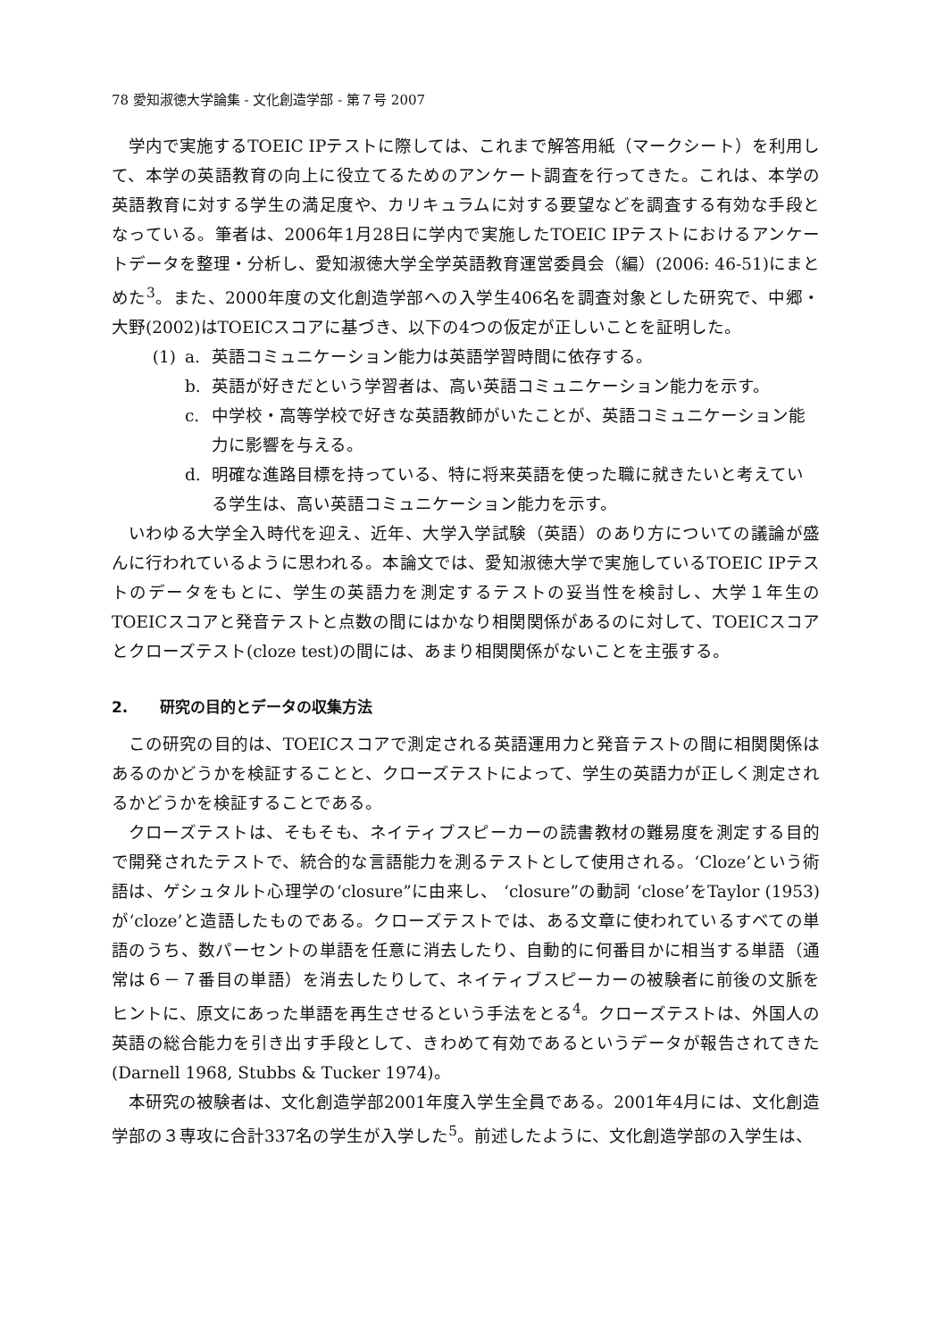78 愛知淑徳大学論集 - 文化創造学部 - 第７号 2007
学内で実施するTOEIC IPテストに際しては、これまで解答用紙（マークシート）を利用して、本学の英語教育の向上に役立てるためのアンケート調査を行ってきた。これは、本学の英語教育に対する学生の満足度や、カリキュラムに対する要望などを調査する有効な手段となっている。筆者は、2006年1月28日に学内で実施したTOEIC IPテストにおけるアンケートデータを整理・分析し、愛知淑徳大学全学英語教育運営委員会（編）(2006: 46-51)にまとめた<sup>3</sup>。また、2000年度の文化創造学部への入学生406名を調査対象とした研究で、中郷・大野(2002)はTOEICスコアに基づき、以下の4つの仮定が正しいことを証明した。
(1) a. 英語コミュニケーション能力は英語学習時間に依存する。
b. 英語が好きだという学習者は、高い英語コミュニケーション能力を示す。
c. 中学校・高等学校で好きな英語教師がいたことが、英語コミュニケーション能力に影響を与える。
d. 明確な進路目標を持っている、特に将来英語を使った職に就きたいと考えている学生は、高い英語コミュニケーション能力を示す。
いわゆる大学全入時代を迎え、近年、大学入学試験（英語）のあり方についての議論が盛んに行われているように思われる。本論文では、愛知淑徳大学で実施しているTOEIC IPテストのデータをもとに、学生の英語力を測定するテストの妥当性を検討し、大学１年生のTOEICスコアと発音テストと点数の間にはかなり相関関係があるのに対して、TOEICスコアとクローズテスト(cloze test)の間には、あまり相関関係がないことを主張する。
2. 研究の目的とデータの収集方法
この研究の目的は、TOEICスコアで測定される英語運用力と発音テストの間に相関関係はあるのかどうかを検証することと、クローズテストによって、学生の英語力が正しく測定されるかどうかを検証することである。
クローズテストは、そもそも、ネイティブスピーカーの読書教材の難易度を測定する目的で開発されたテストで、統合的な言語能力を測るテストとして使用される。‘Cloze’という術語は、ゲシュタルト心理学の‘closure”に由来し、 ‘closure”の動詞 ‘close’をTaylor (1953)が‘cloze’と造語したものである。クローズテストでは、ある文章に使われているすべての単語のうち、数パーセントの単語を任意に消去したり、自動的に何番目かに相当する単語（通常は６－７番目の単語）を消去したりして、ネイティブスピーカーの被験者に前後の文脈をヒントに、原文にあった単語を再生させるという手法をとる<sup>4</sup>。クローズテストは、外国人の英語の総合能力を引き出す手段として、きわめて有効であるというデータが報告されてきた(Darnell 1968, Stubbs & Tucker 1974)。
本研究の被験者は、文化創造学部2001年度入学生全員である。2001年4月には、文化創造学部の３専攻に合計337名の学生が入学した<sup>5</sup>。前述したように、文化創造学部の入学生は、